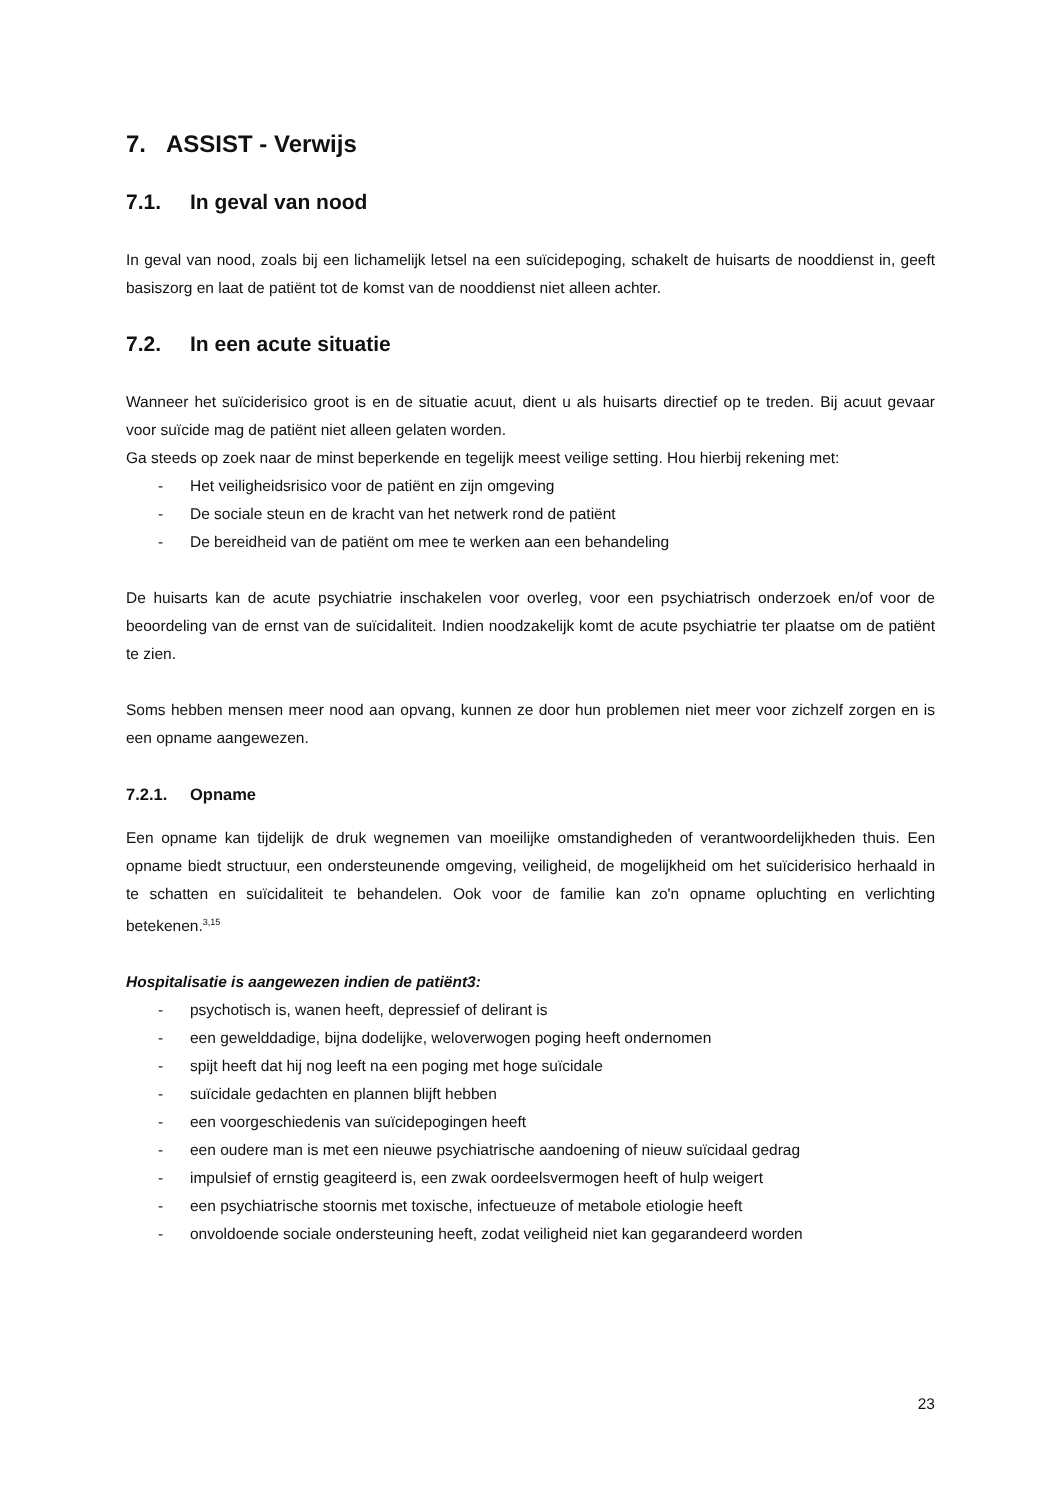7. ASSIST - Verwijs
7.1. In geval van nood
In geval van nood, zoals bij een lichamelijk letsel na een suïcidepoging, schakelt de huisarts de nooddienst in, geeft basiszorg en laat de patiënt tot de komst van de nooddienst niet alleen achter.
7.2. In een acute situatie
Wanneer het suïciderisico groot is en de situatie acuut, dient u als huisarts directief op te treden. Bij acuut gevaar voor suïcide mag de patiënt niet alleen gelaten worden.
Ga steeds op zoek naar de minst beperkende en tegelijk meest veilige setting. Hou hierbij rekening met:
- Het veiligheidsrisico voor de patiënt en zijn omgeving
- De sociale steun en de kracht van het netwerk rond de patiënt
- De bereidheid van de patiënt om mee te werken aan een behandeling
De huisarts kan de acute psychiatrie inschakelen voor overleg, voor een psychiatrisch onderzoek en/of voor de beoordeling van de ernst van de suïcidaliteit. Indien noodzakelijk komt de acute psychiatrie ter plaatse om de patiënt te zien.
Soms hebben mensen meer nood aan opvang, kunnen ze door hun problemen niet meer voor zichzelf zorgen en is een opname aangewezen.
7.2.1. Opname
Een opname kan tijdelijk de druk wegnemen van moeilijke omstandigheden of verantwoordelijkheden thuis. Een opname biedt structuur, een ondersteunende omgeving, veiligheid, de mogelijkheid om het suïciderisico herhaald in te schatten en suïcidaliteit te behandelen. Ook voor de familie kan zo'n opname opluchting en verlichting betekenen.<sup>3,15</sup>
Hospitalisatie is aangewezen indien de patiënt3:
- psychotisch is, wanen heeft, depressief of delirant is
- een gewelddadige, bijna dodelijke, weloverwogen poging heeft ondernomen
- spijt heeft dat hij nog leeft na een poging met hoge suïcidale
- suïcidale gedachten en plannen blijft hebben
- een voorgeschiedenis van suïcidepogingen heeft
- een oudere man is met een nieuwe psychiatrische aandoening of nieuw suïcidaal gedrag
- impulsief of ernstig geagiteerd is, een zwak oordeelsvermogen heeft of hulp weigert
- een psychiatrische stoornis met toxische, infectueuze of metabole etiologie heeft
- onvoldoende sociale ondersteuning heeft, zodat veiligheid niet kan gegarandeerd worden
23